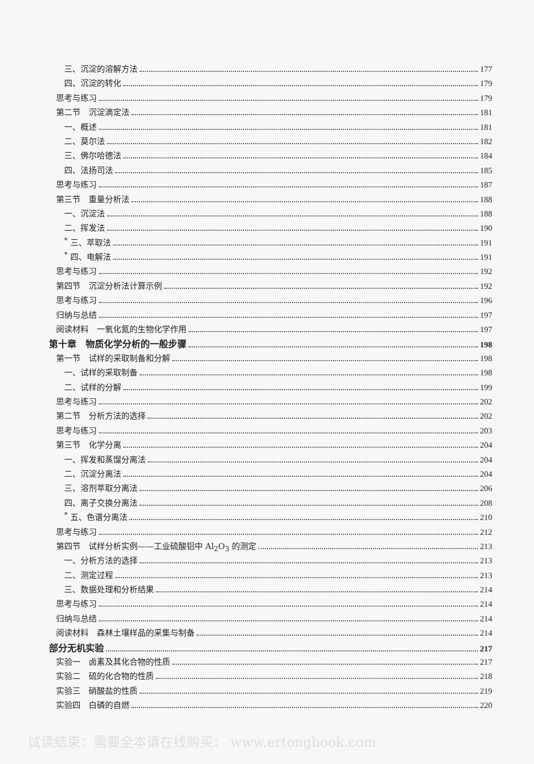三、沉淀的溶解方法 177
四、沉淀的转化 179
思考与练习 179
第二节　沉淀滴定法 181
一、概述 181
二、莫尔法 182
三、佛尔哈德法 184
四、法扬司法 185
思考与练习 187
第三节　重量分析法 188
一、沉淀法 188
二、挥发法 190
<sup>*</sup> 三、萃取法 191
<sup>*</sup> 四、电解法 191
思考与练习 192
第四节　沉淀分析法计算示例 192
思考与练习 196
归纳与总结 197
阅读材料　一氧化氮的生物化学作用 197
第十章　物质化学分析的一般步骤 198
第一节　试样的采取制备和分解 198
一、试样的采取制备 198
二、试样的分解 199
思考与练习 202
第二节　分析方法的选择 202
思考与练习 203
第三节　化学分离 204
一、挥发和蒸馏分离法 204
二、沉淀分离法 204
三、溶剂萃取分离法 206
四、离子交换分离法 208
<sup>*</sup> 五、色谱分离法 210
思考与练习 212
第四节　试样分析实例——工业硫酸铝中 Al<sub>2</sub>O<sub>3</sub> 的测定 213
一、分析方法的选择 213
二、测定过程 213
三、数据处理和分析结果 214
思考与练习 214
归纳与总结 214
阅读材料　森林土壤样品的采集与制备 214
部分无机实验 217
实验一　卤素及其化合物的性质 217
实验二　硫的化合物的性质 218
实验三　硝酸盐的性质 219
实验四　白磷的自燃 220
试读结束：需要全本请在线购买： www.ertongbook.com